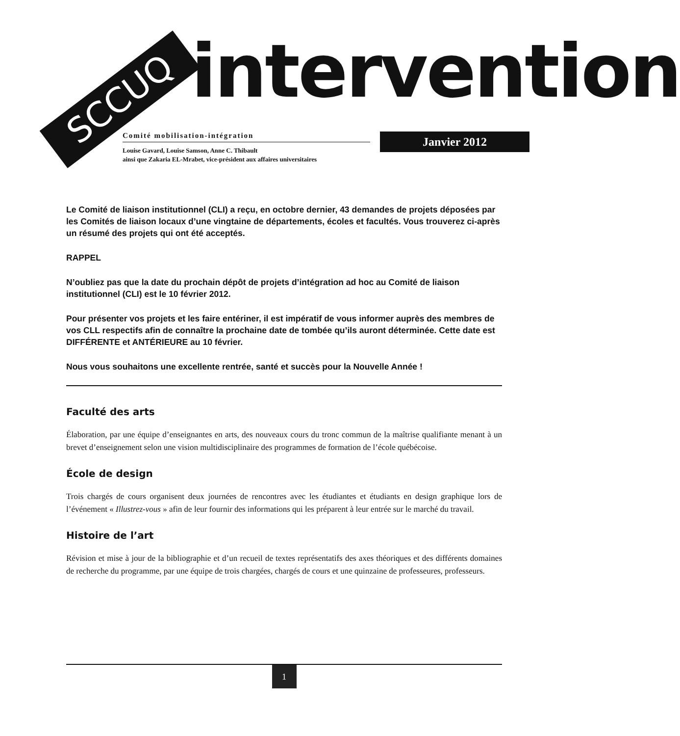SCCUQ intervention
Comité mobilisation-intégration
Louise Gavard, Louise Samson, Anne C. Thibault
ainsi que Zakaria EL-Mrabet, vice-président aux affaires universitaires
Janvier 2012
Le Comité de liaison institutionnel (CLI) a reçu, en octobre dernier, 43 demandes de projets déposées par les Comités de liaison locaux d’une vingtaine de départements, écoles et facultés. Vous trouverez ci-après un résumé des projets qui ont été acceptés.
RAPPEL
N’oubliez pas que la date du prochain dépôt de projets d’intégration ad hoc au Comité de liaison institutionnel (CLI) est le 10 février 2012.
Pour présenter vos projets et les faire entériner, il est impératif de vous informer auprès des membres de vos CLL respectifs afin de connaître la prochaine date de tombée qu’ils auront déterminée. Cette date est DIFFÉRENTE et ANTÉRIEURE au 10 février.
Nous vous souhaitons une excellente rentrée, santé et succès pour la Nouvelle Année !
Faculté des arts
Élaboration, par une équipe d’enseignantes en arts, des nouveaux cours du tronc commun de la maîtrise qualifiante menant à un brevet d’enseignement selon une vision multidisciplinaire des programmes de formation de l’école québécoise.
École de design
Trois chargés de cours organisent deux journées de rencontres avec les étudiantes et étudiants en design graphique lors de l’événement « Illustrez-vous » afin de leur fournir des informations qui les préparent à leur entrée sur le marché du travail.
Histoire de l’art
Révision et mise à jour de la bibliographie et d’un recueil de textes représentatifs des axes théoriques et des différents domaines de recherche du programme, par une équipe de trois chargées, chargés de cours et une quinzaine de professeures, professeurs.
1